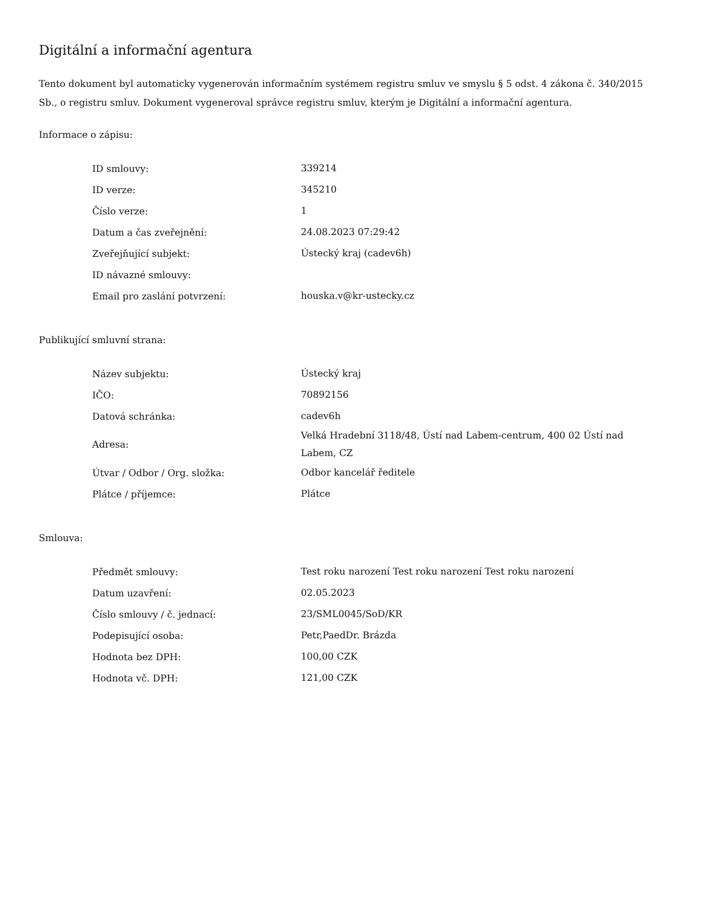Digitální a informační agentura
Tento dokument byl automaticky vygenerován informačním systémem registru smluv ve smyslu § 5 odst. 4 zákona č. 340/2015 Sb., o registru smluv. Dokument vygeneroval správce registru smluv, kterým je Digitální a informační agentura.
Informace o zápisu:
| ID smlouvy: | 339214 |
| ID verze: | 345210 |
| Číslo verze: | 1 |
| Datum a čas zveřejnění: | 24.08.2023 07:29:42 |
| Zveřejňující subjekt: | Ústecký kraj (cadev6h) |
| ID návazné smlouvy: | |
| Email pro zaslání potvrzení: | houska.v@kr-ustecky.cz |
Publikující smluvní strana:
| Název subjektu: | Ústecký kraj |
| IČO: | 70892156 |
| Datová schránka: | cadev6h |
| Adresa: | Velká Hradební 3118/48, Ústí nad Labem-centrum, 400 02 Ústí nad Labem, CZ |
| Útvar / Odbor / Org. složka: | Odbor kancelář ředitele |
| Plátce / příjemce: | Plátce |
Smlouva:
| Předmět smlouvy: | Test roku narození Test roku narození Test roku narození |
| Datum uzavření: | 02.05.2023 |
| Číslo smlouvy / č. jednací: | 23/SML0045/SoD/KR |
| Podepisující osoba: | Petr,PaedDr. Brázda |
| Hodnota bez DPH: | 100,00 CZK |
| Hodnota vč. DPH: | 121,00 CZK |